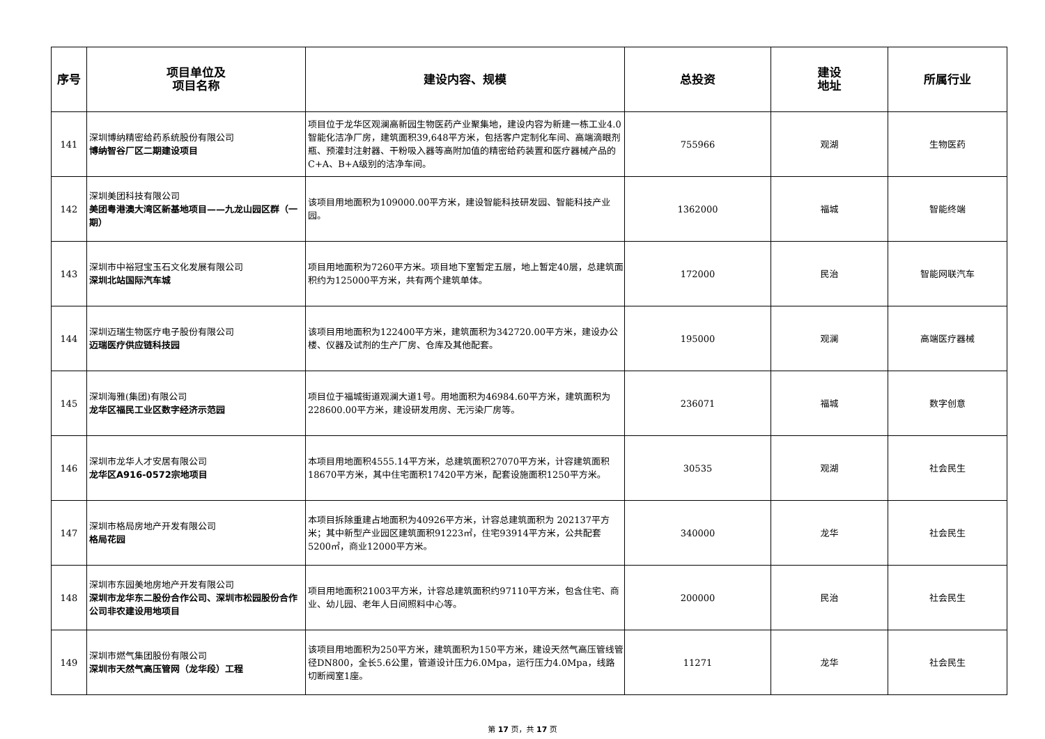| 序号 | 项目单位及 项目名称 | 建设内容、规模 | 总投资 | 建设 地址 | 所属行业 |
| --- | --- | --- | --- | --- | --- |
| 141 | 深圳博纳精密给药系统股份有限公司 博纳智谷厂区二期建设项目 | 项目位于龙华区观澜高新园生物医药产业聚集地，建设内容为新建一栋工业4.0智能化洁净厂房，建筑面积39,648平方米，包括客户定制化车间、高端滴眼剂瓶、预灌封注射器、干粉吸入器等高附加值的精密给药装置和医疗器械产品的C+A、B+A级别的洁净车间。 | 755966 | 观湖 | 生物医药 |
| 142 | 深圳美团科技有限公司 美团粤港澳大湾区新基地项目——九龙山园区群（一期） | 该项目用地面积为109000.00平方米，建设智能科技研发园、智能科技产业园。 | 1362000 | 福城 | 智能终端 |
| 143 | 深圳市中裕冠宝玉石文化发展有限公司 深圳北站国际汽车城 | 项目用地面积为7260平方米。项目地下室暂定五层，地上暂定40层，总建筑面积约为125000平方米，共有两个建筑单体。 | 172000 | 民治 | 智能网联汽车 |
| 144 | 深圳迈瑞生物医疗电子股份有限公司 迈瑞医疗供应链科技园 | 该项目用地面积为122400平方米，建筑面积为342720.00平方米，建设办公楼、仪器及试剂的生产厂房、仓库及其他配套。 | 195000 | 观澜 | 高端医疗器械 |
| 145 | 深圳海雅(集团)有限公司 龙华区福民工业区数字经济示范园 | 项目位于福城街道观澜大道1号。用地面积为46984.60平方米，建筑面积为228600.00平方米，建设研发用房、无污染厂房等。 | 236071 | 福城 | 数字创意 |
| 146 | 深圳市龙华人才安居有限公司 龙华区A916-0572宗地项目 | 本项目用地面积4555.14平方米，总建筑面积27070平方米，计容建筑面积18670平方米，其中住宅面积17420平方米，配套设施面积1250平方米。 | 30535 | 观湖 | 社会民生 |
| 147 | 深圳市格局房地产开发有限公司 格局花园 | 本项目拆除重建占地面积为40926平方米，计容总建筑面积为 202137平方米；其中新型产业园区建筑面积91223㎡，住宅93914平方米，公共配套5200㎡，商业12000平方米。 | 340000 | 龙华 | 社会民生 |
| 148 | 深圳市东园美地房地产开发有限公司 深圳市龙华东二股份合作公司、深圳市松园股份合作公司非农建设用地项目 | 项目用地面积21003平方米，计容总建筑面积约97110平方米，包含住宅、商业、幼儿园、老年人日间照料中心等。 | 200000 | 民治 | 社会民生 |
| 149 | 深圳市燃气集团股份有限公司 深圳市天然气高压管网（龙华段）工程 | 该项目用地面积为250平方米，建筑面积为150平方米，建设天然气高压管线管径DN800，全长5.6公里，管道设计压力6.0Mpa，运行压力4.0Mpa，线路切断阀室1座。 | 11271 | 龙华 | 社会民生 |
第 17 页，共 17 页